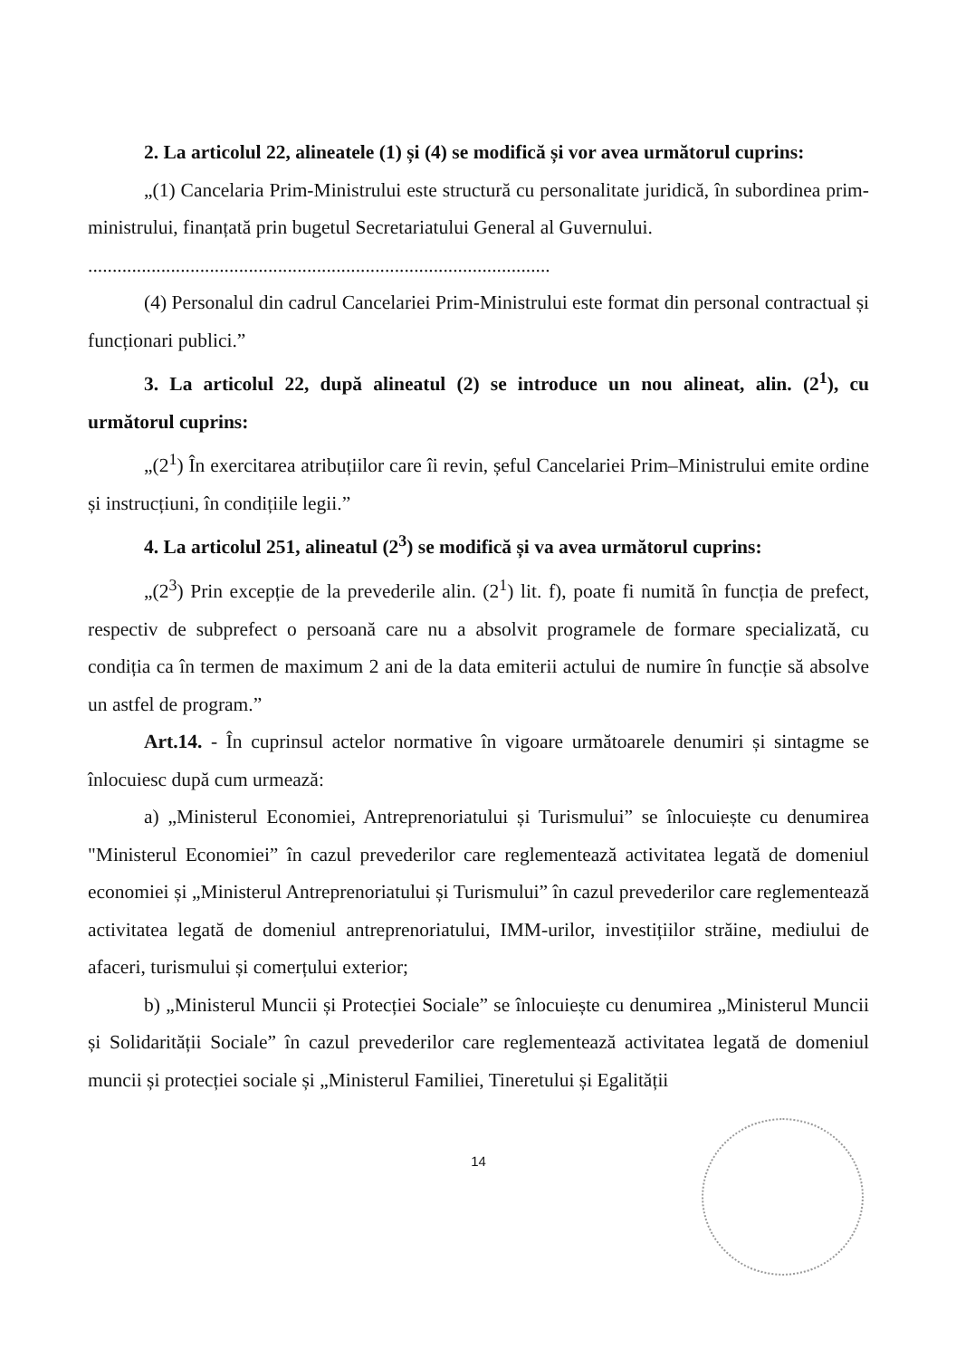2. La articolul 22, alineatele (1) și (4) se modifică și vor avea următorul cuprins:
„(1) Cancelaria Prim-Ministrului este structură cu personalitate juridică, în subordinea prim-ministrului, finanțată prin bugetul Secretariatului General al Guvernului.
...............................................................................................
(4) Personalul din cadrul Cancelariei Prim-Ministrului este format din personal contractual și funcționari publici.”
3. La articolul 22, după alineatul (2) se introduce un nou alineat, alin. (2<sup>1</sup>), cu următorul cuprins:
„(2<sup>1</sup>) În exercitarea atribuțiilor care îi revin, șeful Cancelariei Prim–Ministrului emite ordine și instrucțiuni, în condițiile legii.”
4. La articolul 251, alineatul (2<sup>3</sup>) se modifică și va avea următorul cuprins:
„(2<sup>3</sup>) Prin excepție de la prevederile alin. (2<sup>1</sup>) lit. f), poate fi numită în funcția de prefect, respectiv de subprefect o persoană care nu a absolvit programele de formare specializată, cu condiția ca în termen de maximum 2 ani de la data emiterii actului de numire în funcție să absolve un astfel de program.”
Art.14. - În cuprinsul actelor normative în vigoare următoarele denumiri și sintagme se înlocuiesc după cum urmează:
a) „Ministerul Economiei, Antreprenoriatului și Turismului” se înlocuiește cu denumirea "Ministerul Economiei” în cazul prevederilor care reglementează activitatea legată de domeniul economiei și „Ministerul Antreprenoriatului și Turismului” în cazul prevederilor care reglementează activitatea legată de domeniul antreprenoriatului, IMM-urilor, investițiilor străine, mediului de afaceri, turismului și comerțului exterior;
b) „Ministerul Muncii și Protecției Sociale” se înlocuiește cu denumirea „Ministerul Muncii și Solidarității Sociale” în cazul prevederilor care reglementează activitatea legată de domeniul muncii și protecției sociale și „Ministerul Familiei, Tineretului și Egalității
14